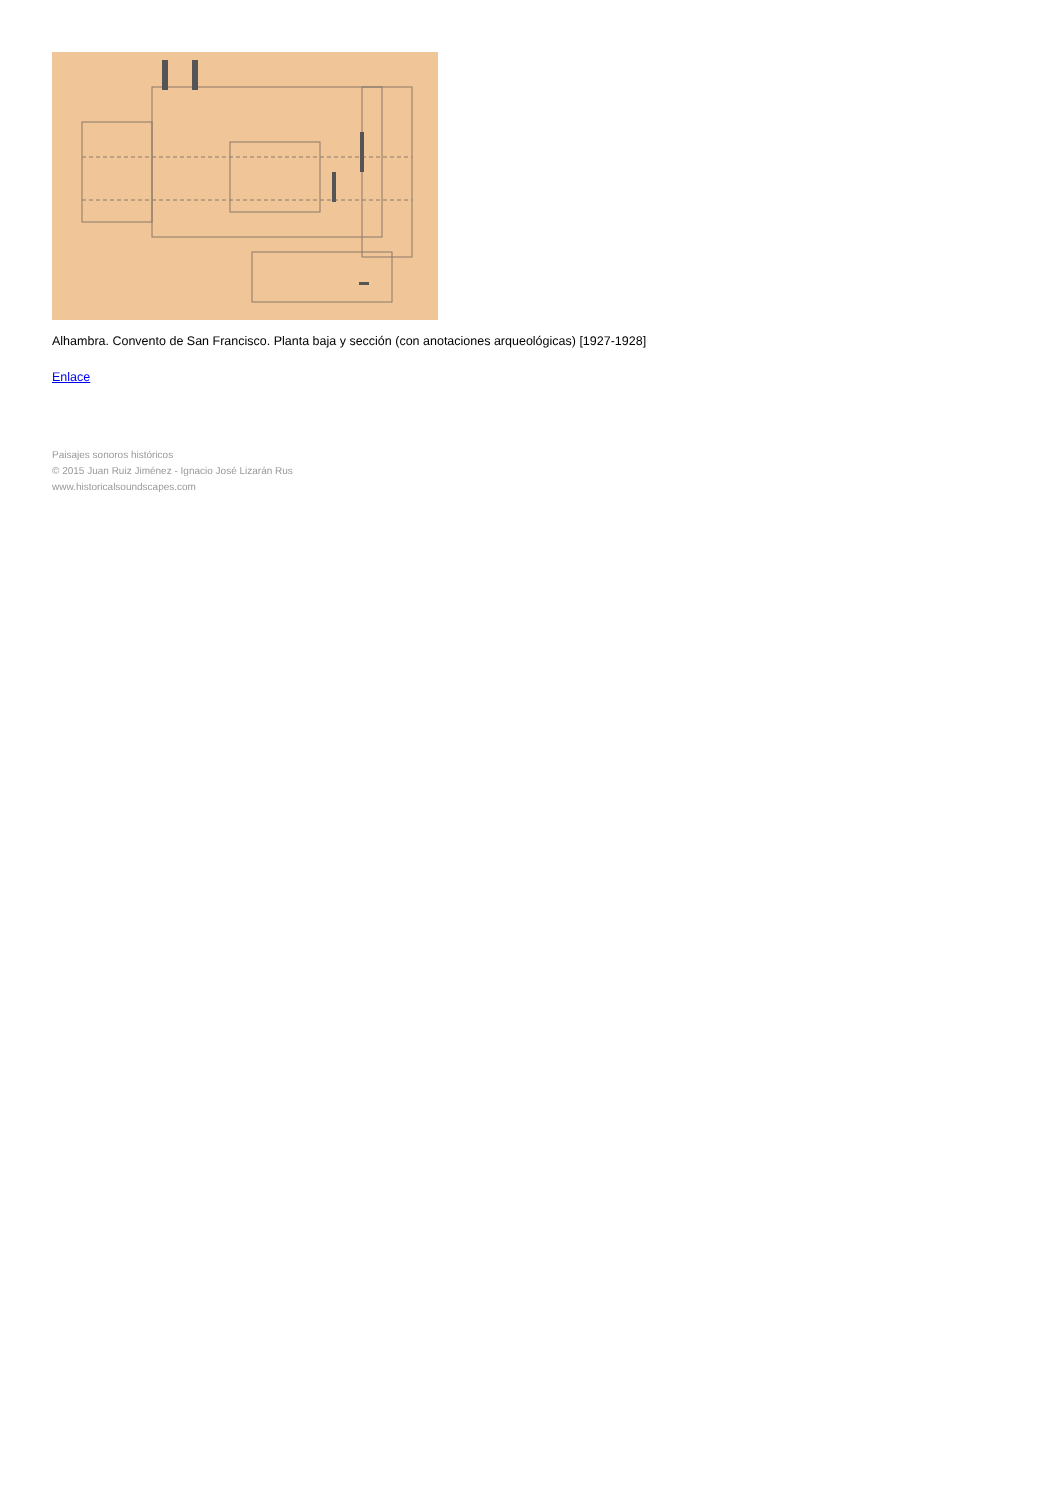Alhambra. Convento de San Francisco. Planta baja y sección (con anotaciones arqueológicas) [1927-1928]
Enlace
Paisajes sonoros históricos
© 2015 Juan Ruiz Jiménez - Ignacio José Lizarán Rus
www.historicalsoundscapes.com